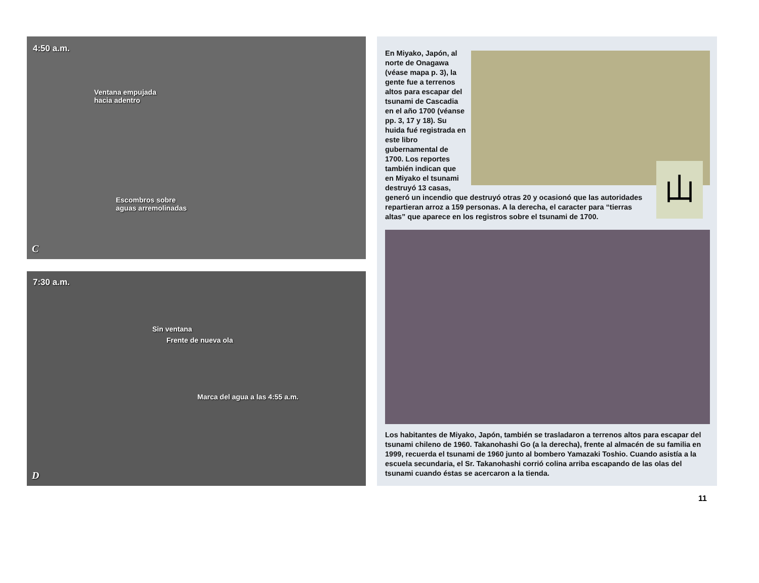4:50 a.m.
Ventana empujada
hacia adentro
Escombros sobre
aguas arremolinadas
C
7:30 a.m.
Sin ventana
Frente de nueva ola
Marca del agua a las 4:55 a.m.
D
山
En Miyako, Japón, al norte de Onagawa (véase mapa p. 3), la gente fue a terrenos altos para escapar del tsunami de Cascadia en el año 1700 (véanse pp. 3, 17 y 18). Su huida fué registrada en este libro gubernamental de 1700. Los reportes también indican que en Miyako el tsunami destruyó 13 casas,
generó un incendio que destruyó otras 20 y ocasionó que las autoridades repartieran arroz a 159 personas. A la derecha, el caracter para “tierras altas” que aparece en los registros sobre el tsunami de 1700.
Los habitantes de Miyako, Japón, también se trasladaron a terrenos altos para escapar del tsunami chileno de 1960. Takanohashi Go (a la derecha), frente al almacén de su familia en 1999, recuerda el tsunami de 1960 junto al bombero Yamazaki Toshio. Cuando asistía a la escuela secundaria, el Sr. Takanohashi corrió colina arriba escapando de las olas del tsunami cuando éstas se acercaron a la tienda.
11